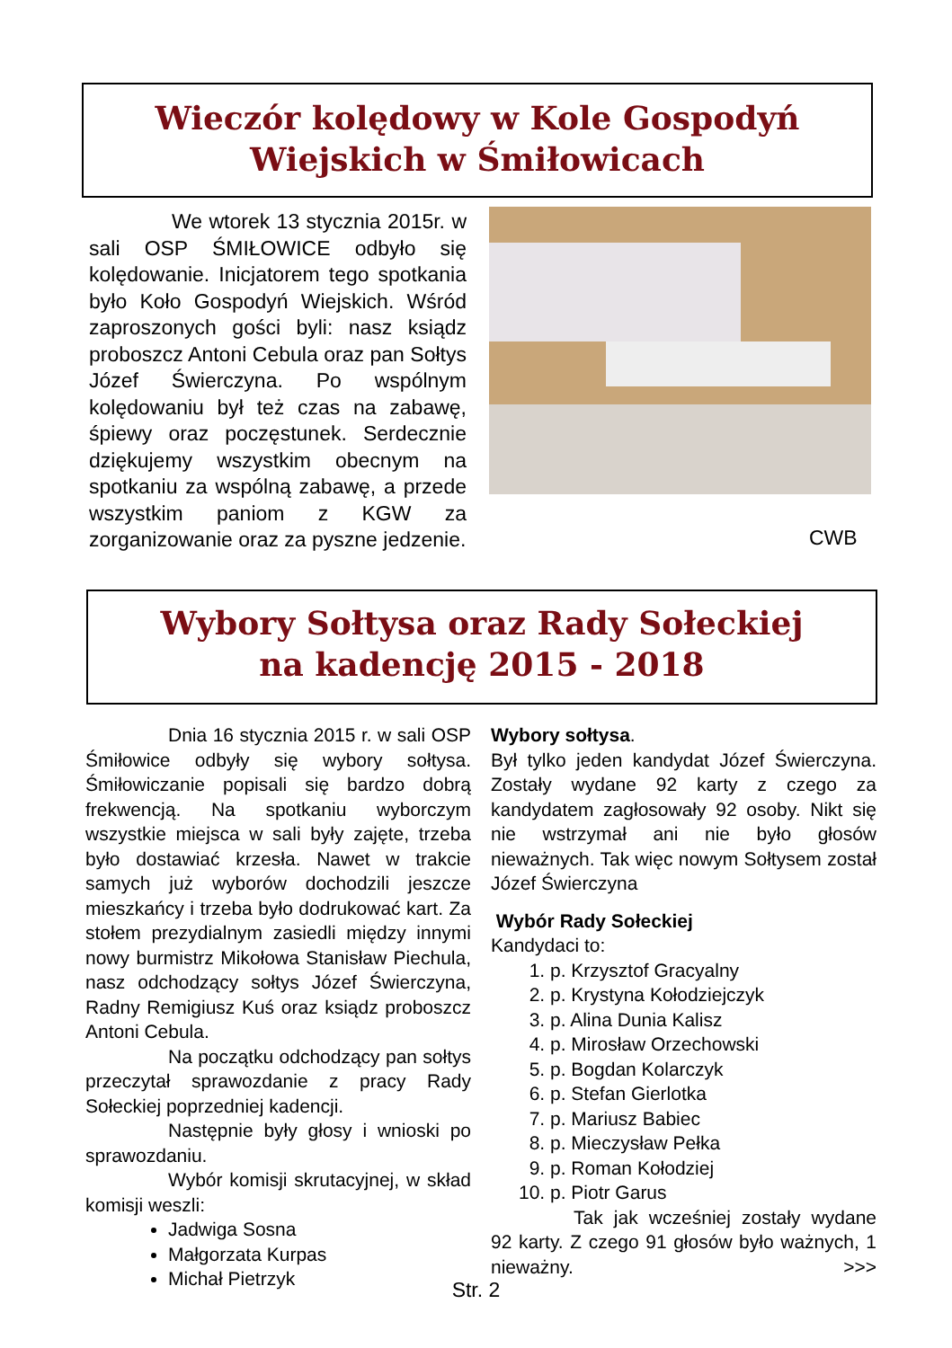Wieczór kolędowy w Kole Gospodyń
Wiejskich w Śmiłowicach
We wtorek 13 stycznia 2015r. w sali OSP ŚMIŁOWICE odbyło się kolędowanie. Inicjatorem tego spotkania było Koło Gospodyń Wiejskich. Wśród zaproszonych gości byli: nasz ksiądz proboszcz Antoni Cebula oraz pan Sołtys Józef Świerczyna. Po wspólnym kolędowaniu był też czas na zabawę, śpiewy oraz poczęstunek. Serdecznie dziękujemy wszystkim obecnym na spotkaniu za wspólną zabawę, a przede wszystkim paniom z KGW za zorganizowanie oraz za pyszne jedzenie.
CWB
Wybory Sołtysa oraz Rady Sołeckiej
na kadencję 2015 - 2018
Dnia 16 stycznia 2015 r. w sali OSP Śmiłowice odbyły się wybory sołtysa. Śmiłowiczanie popisali się bardzo dobrą frekwencją. Na spotkaniu wyborczym wszystkie miejsca w sali były zajęte, trzeba było dostawiać krzesła. Nawet w trakcie samych już wyborów dochodzili jeszcze mieszkańcy i trzeba było dodrukować kart. Za stołem prezydialnym zasiedli między innymi nowy burmistrz Mikołowa Stanisław Piechula, nasz odchodzący sołtys Józef Świerczyna, Radny Remigiusz Kuś oraz ksiądz proboszcz Antoni Cebula.
Na początku odchodzący pan sołtys przeczytał sprawozdanie z pracy Rady Sołeckiej poprzedniej kadencji.
Następnie były głosy i wnioski po sprawozdaniu.
Wybór komisji skrutacyjnej, w skład komisji weszli:
Jadwiga Sosna
Małgorzata Kurpas
Michał Pietrzyk
Wybory sołtysa.
Był tylko jeden kandydat Józef Świerczyna. Zostały wydane 92 karty z czego za kandydatem zagłosowały 92 osoby. Nikt się nie wstrzymał ani nie było głosów nieważnych. Tak więc nowym Sołtysem został Józef Świerczyna
Wybór Rady Sołeckiej
Kandydaci to:
1. p. Krzysztof Gracyalny
2. p. Krystyna Kołodziejczyk
3. p. Alina Dunia Kalisz
4. p. Mirosław Orzechowski
5. p. Bogdan Kolarczyk
6. p. Stefan Gierlotka
7. p. Mariusz Babiec
8. p. Mieczysław Pełka
9. p. Roman Kołodziej
10. p. Piotr Garus
Tak jak wcześniej zostały wydane 92 karty. Z czego 91 głosów było ważnych, 1 nieważny. >>>
Str. 2